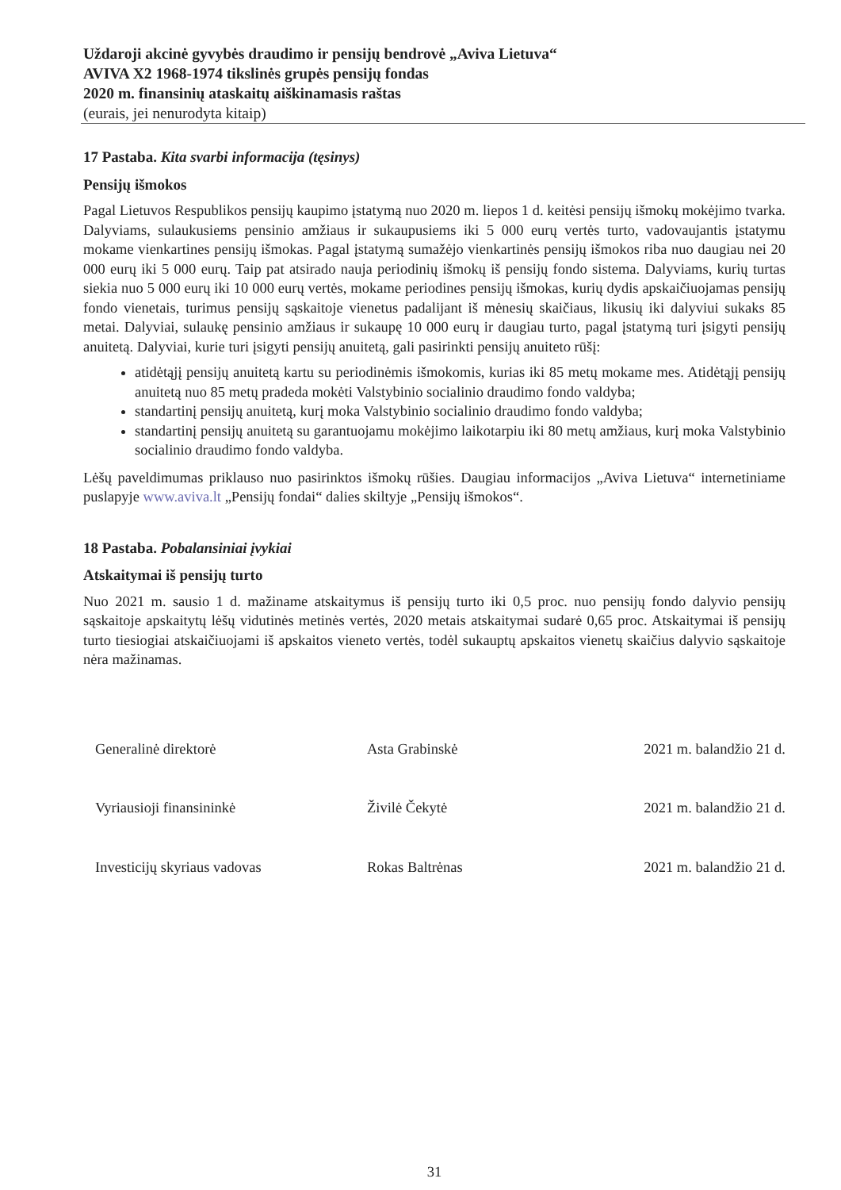Uždaroji akcinė gyvybės draudimo ir pensijų bendrovė „Aviva Lietuva“
AVIVA X2 1968-1974 tikslinės grupės pensijų fondas
2020 m. finansinių ataskaitų aiškinamasis raštas
(eurais, jei nenurodyta kitaip)
17 Pastaba. Kita svarbi informacija (tęsinys)
Pensijų išmokos
Pagal Lietuvos Respublikos pensijų kaupimo įstatymą nuo 2020 m. liepos 1 d. keitėsi pensijų išmokų mokėjimo tvarka. Dalyviams, sulaukusiems pensinio amžiaus ir sukaupusiems iki 5 000 eurų vertės turto, vadovaujantis įstatymu mokame vienkartines pensijų išmokas. Pagal įstatymą sumažėjo vienkartinės pensijų išmokos riba nuo daugiau nei 20 000 eurų iki 5 000 eurų. Taip pat atsirado nauja periodinių išmokų iš pensijų fondo sistema. Dalyviams, kurių turtas siekia nuo 5 000 eurų iki 10 000 eurų vertės, mokame periodines pensijų išmokas, kurių dydis apskaičiuojamas pensijų fondo vienetais, turimus pensijų sąskaitoje vienetus padalijant iš mėnesių skaičiaus, likusių iki dalyviui sukaks 85 metai. Dalyviai, sulaukę pensinio amžiaus ir sukaupę 10 000 eurų ir daugiau turto, pagal įstatymą turi įsigyti pensijų anuitetą. Dalyviai, kurie turi įsigyti pensijų anuitetą, gali pasirinkti pensijų anuiteto rūšį:
atidėtąjį pensijų anuitetą kartu su periodinėmis išmokomis, kurias iki 85 metų mokame mes. Atidėtąjį pensijų anuitetą nuo 85 metų pradeda mokėti Valstybinio socialinio draudimo fondo valdyba;
standartinį pensijų anuitetą, kurį moka Valstybinio socialinio draudimo fondo valdyba;
standartinį pensijų anuitetą su garantuojamu mokėjimo laikotarpiu iki 80 metų amžiaus, kurį moka Valstybinio socialinio draudimo fondo valdyba.
Lėšų paveldimumas priklauso nuo pasirinktos išmokų rūšies. Daugiau informacijos „Aviva Lietuva“ internetiniame puslapyje www.aviva.lt „Pensijų fondai“ dalies skiltyje „Pensijų išmokos“.
18 Pastaba. Pobalansiniai įvykiai
Atskaitymai iš pensijų turto
Nuo 2021 m. sausio 1 d. mažiname atskaitymus iš pensijų turto iki 0,5 proc. nuo pensijų fondo dalyvio pensijų sąskaitoje apskaitytų lėšų vidutinės metinės vertės, 2020 metais atskaitymai sudarė 0,65 proc. Atskaitymai iš pensijų turto tiesiogiai atskaičiuojami iš apskaitos vieneto vertės, todėl sukauptų apskaitos vienetų skaičius dalyvio sąskaitoje nėra mažinamas.
Generalinė direktorė Asta Grabinskė 2021 m. balandžio 21 d.
Vyriausioji finansininkė Živilė Čekytė 2021 m. balandžio 21 d.
Investicijų skyriaus vadovas Rokas Baltrėnas 2021 m. balandžio 21 d.
31